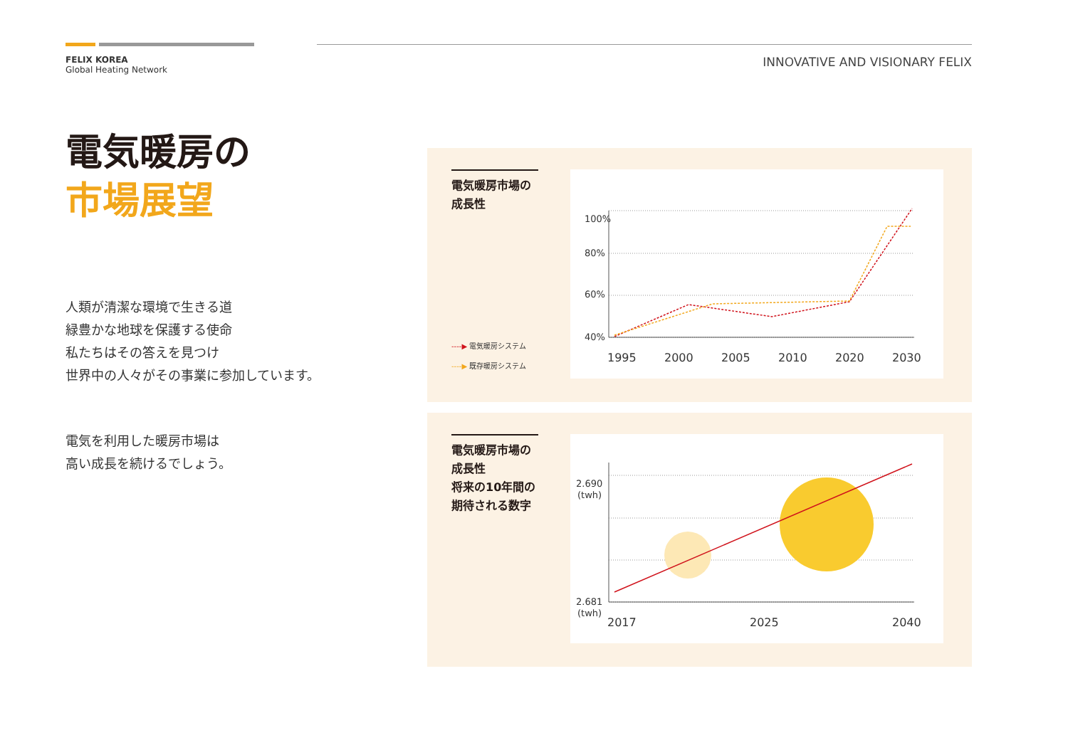FELIX KOREA
Global Heating Network
INNOVATIVE AND VISIONARY FELIX
電気暖房の
市場展望
人類が清潔な環境で生きる道
緑豊かな地球を保護する使命
私たちはその答えを見つけ
世界中の人々がその事業に参加しています。
電気を利用した暖房市場は
高い成長を続けるでしょう。
電気暖房市場の
成長性
----▶ 電気暖房システム
----▶ 既存暖房システム
100%
80%
60%
40%
1995
2000
2005
2010
2020
2030
電気暖房市場の
成長性
将来の10年間の
期待される数字
2.690
(twh)
2.681
(twh)
2017
2025
2040